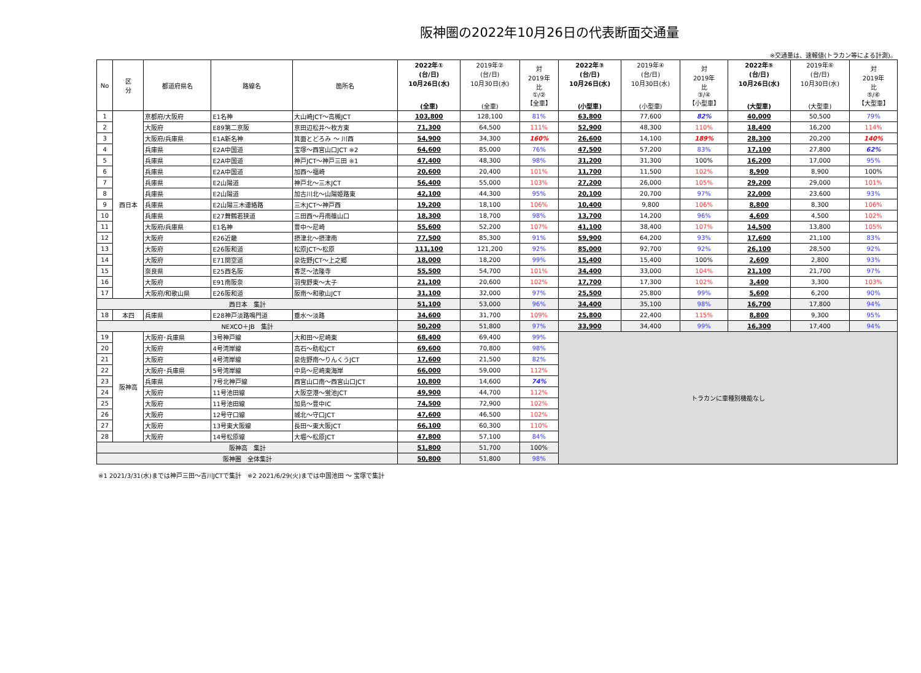阪神圏の2022年10月26日の代表断面交通量
※交通量は、速報値(トラカン等による計測)。
| No | 区 分 | 都道府県名 | 路線名 | 箇所名 | 2022年① (台/日) 10月26日(水) (全車) | 2019年② (台/日) 10月30日(水) (全車) | 対 2019年 比 ①/② 【全車】 | 2022年③ (台/日) 10月26日(水) (小型車) | 2019年④ (台/日) 10月30日(水) (小型車) | 対 2019年 比 ③/④ 【小型車】 | 2022年⑤ (台/日) 10月26日(水) (大型車) | 2019年⑥ (台/日) 10月30日(水) (大型車) | 対 2019年 比 ⑤/⑥ 【大型車】 |
| --- | --- | --- | --- | --- | --- | --- | --- | --- | --- | --- | --- | --- | --- |
| 1 | 西日本 | 京都府/大阪府 | E1名神 | 大山崎JCT～高槻JCT | 103,800 | 128,100 | 81% | 63,800 | 77,600 | 82% | 40,000 | 50,500 | 79% |
| 2 | | 大阪府 | E89第二京阪 | 京田辺松井～枚方東 | 71,300 | 64,500 | 111% | 52,900 | 48,300 | 110% | 18,400 | 16,200 | 114% |
| 3 | | 大阪府/兵庫県 | E1A新名神 | 箕面とどろみ ～ 川西 | 54,900 | 34,300 | 160% | 26,600 | 14,100 | 189% | 28,300 | 20,200 | 140% |
| 4 | | 兵庫県 | E2A中国道 | 宝塚～西宮山口JCT ※2 | 64,600 | 85,000 | 76% | 47,500 | 57,200 | 83% | 17,100 | 27,800 | 62% |
| 5 | | 兵庫県 | E2A中国道 | 神戸JCT～神戸三田 ※1 | 47,400 | 48,300 | 98% | 31,200 | 31,300 | 100% | 16,200 | 17,000 | 95% |
| 6 | | 兵庫県 | E2A中国道 | 加西～福崎 | 20,600 | 20,400 | 101% | 11,700 | 11,500 | 102% | 8,900 | 8,900 | 100% |
| 7 | | 兵庫県 | E2山陽道 | 神戸北～三木JCT | 56,400 | 55,000 | 103% | 27,200 | 26,000 | 105% | 29,200 | 29,000 | 101% |
| 8 | | 兵庫県 | E2山陽道 | 加古川北～山陽姫路東 | 42,100 | 44,300 | 95% | 20,100 | 20,700 | 97% | 22,000 | 23,600 | 93% |
| 9 | | 兵庫県 | E2山陽三木連絡路 | 三木JCT～神戸西 | 19,200 | 18,100 | 106% | 10,400 | 9,800 | 106% | 8,800 | 8,300 | 106% |
| 10 | | 兵庫県 | E27舞鶴若狭道 | 三田西～丹南篠山口 | 18,300 | 18,700 | 98% | 13,700 | 14,200 | 96% | 4,600 | 4,500 | 102% |
| 11 | | 大阪府/兵庫県 | E1名神 | 豊中～尼崎 | 55,600 | 52,200 | 107% | 41,100 | 38,400 | 107% | 14,500 | 13,800 | 105% |
| 12 | | 大阪府 | E26近畿 | 摂津北～摂津南 | 77,500 | 85,300 | 91% | 59,900 | 64,200 | 93% | 17,600 | 21,100 | 83% |
| 13 | | 大阪府 | E26阪和道 | 松原JCT～松原 | 111,100 | 121,200 | 92% | 85,000 | 92,700 | 92% | 26,100 | 28,500 | 92% |
| 14 | | 大阪府 | E71関空道 | 泉佐野JCT～上之郷 | 18,000 | 18,200 | 99% | 15,400 | 15,400 | 100% | 2,600 | 2,800 | 93% |
| 15 | | 奈良県 | E25西名阪 | 香芝～法隆寺 | 55,500 | 54,700 | 101% | 34,400 | 33,000 | 104% | 21,100 | 21,700 | 97% |
| 16 | | 大阪府 | E91南阪奈 | 羽曳野東～太子 | 21,100 | 20,600 | 102% | 17,700 | 17,300 | 102% | 3,400 | 3,300 | 103% |
| 17 | | 大阪府/和歌山県 | E26阪和道 | 阪南～和歌山JCT | 31,100 | 32,000 | 97% | 25,500 | 25,800 | 99% | 5,600 | 6,200 | 90% |
| 西日本 集計 | | | | | 51,100 | 53,000 | 96% | 34,400 | 35,100 | 98% | 16,700 | 17,800 | 94% |
| 18 | 本四 | 兵庫県 | E28神戸淡路鳴門道 | 垂水～淡路 | 34,600 | 31,700 | 109% | 25,800 | 22,400 | 115% | 8,800 | 9,300 | 95% |
| NEXCO＋JB 集計 | | | | | 50,200 | 51,800 | 97% | 33,900 | 34,400 | 99% | 16,300 | 17,400 | 94% |
| 19 | 阪神高 | 大阪府･兵庫県 | 3号神戸線 | 大和田～尼崎東 | 68,400 | 69,400 | 99% | トラカンに車種別機能なし | | | | | |
| 20 | | 大阪府 | 4号湾岸線 | 高石～助松JCT | 69,600 | 70,800 | 98% | | | | | | |
| 21 | | 大阪府 | 4号湾岸線 | 泉佐野南～りんくうJCT | 17,600 | 21,500 | 82% | | | | | | |
| 22 | | 大阪府･兵庫県 | 5号湾岸線 | 中島～尼崎東海岸 | 66,000 | 59,000 | 112% | | | | | | |
| 23 | | 兵庫県 | 7号北神戸線 | 西宮山口南～西宮山口JCT | 10,800 | 14,600 | 74% | | | | | | |
| 24 | | 大阪府 | 11号池田線 | 大阪空港～蛍池JCT | 49,900 | 44,700 | 112% | | | | | | |
| 25 | | 大阪府 | 11号池田線 | 加島～豊中IC | 74,500 | 72,900 | 102% | | | | | | |
| 26 | | 大阪府 | 12号守口線 | 城北～守口JCT | 47,600 | 46,500 | 102% | | | | | | |
| 27 | | 大阪府 | 13号東大阪線 | 長田～東大阪JCT | 66,100 | 60,300 | 110% | | | | | | |
| 28 | | 大阪府 | 14号松原線 | 大堀～松原JCT | 47,800 | 57,100 | 84% | | | | | | |
| 阪神高 集計 | | | | | 51,800 | 51,700 | 100% | | | | | | |
| 阪神圏 全体集計 | | | | | 50,800 | 51,800 | 98% | | | | | | |
※1 2021/3/31(水)までは神戸三田～吉川JCTで集計　※2 2021/6/29(火)までは中国池田 ～ 宝塚で集計